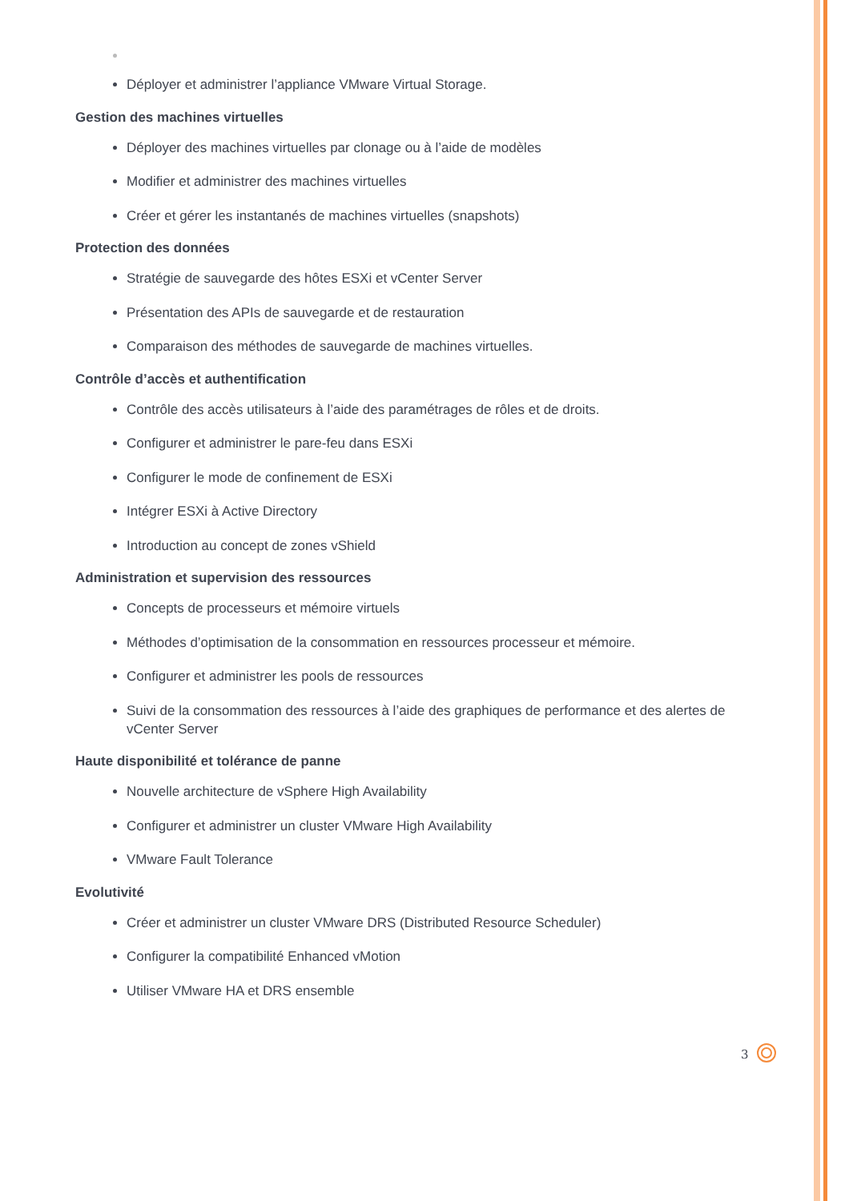Déployer et administrer l’appliance VMware Virtual Storage.
Gestion des machines virtuelles
Déployer des machines virtuelles par clonage ou à l’aide de modèles
Modifier et administrer des machines virtuelles
Créer et gérer les instantanés de machines virtuelles (snapshots)
Protection des données
Stratégie de sauvegarde des hôtes ESXi et vCenter Server
Présentation des APIs de sauvegarde et de restauration
Comparaison des méthodes de sauvegarde de machines virtuelles.
Contrôle d’accès et authentification
Contrôle des accès utilisateurs à l’aide des paramétrages de rôles et de droits.
Configurer et administrer le pare-feu dans ESXi
Configurer le mode de confinement de ESXi
Intégrer ESXi à Active Directory
Introduction au concept de zones vShield
Administration et supervision des ressources
Concepts de processeurs et mémoire virtuels
Méthodes d’optimisation de la consommation en ressources processeur et mémoire.
Configurer et administrer les pools de ressources
Suivi de la consommation des ressources à l’aide des graphiques de performance et des alertes de vCenter Server
Haute disponibilité et tolérance de panne
Nouvelle architecture de vSphere High Availability
Configurer et administrer un cluster VMware High Availability
VMware Fault Tolerance
Evolutivité
Créer et administrer un cluster VMware DRS (Distributed Resource Scheduler)
Configurer la compatibilité Enhanced vMotion
Utiliser VMware HA et DRS ensemble
3